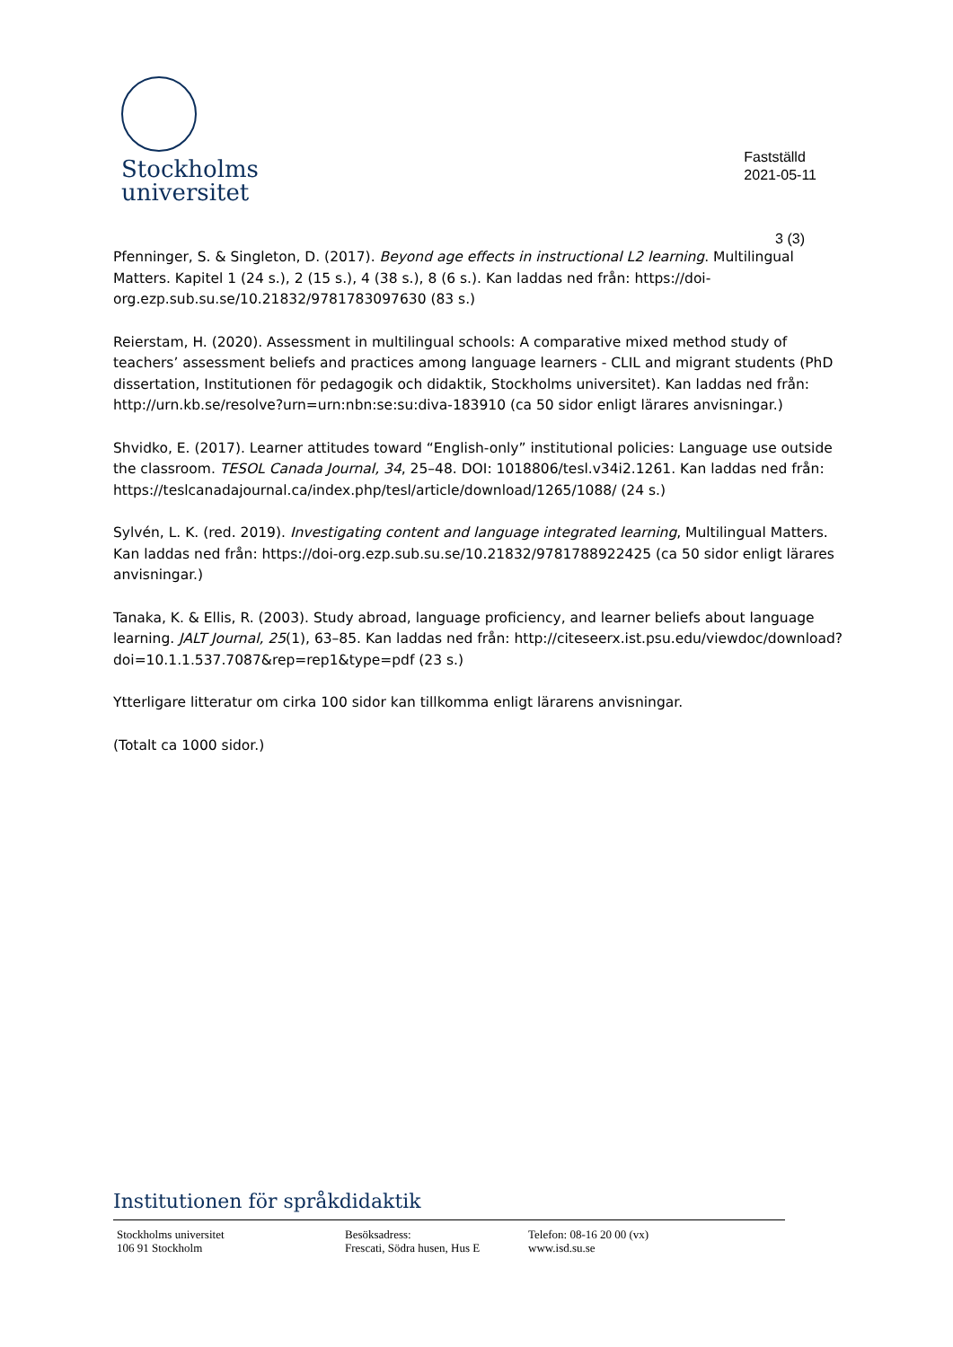Stockholms
universitet
Fastställd
2021-05-11
3 (3)
Pfenninger, S. & Singleton, D. (2017). Beyond age effects in instructional L2 learning. Multilingual Matters. Kapitel 1 (24 s.), 2 (15 s.), 4 (38 s.), 8 (6 s.). Kan laddas ned från: https://doi-org.ezp.sub.su.se/10.21832/9781783097630 (83 s.)
Reierstam, H. (2020). Assessment in multilingual schools: A comparative mixed method study of teachers’ assessment beliefs and practices among language learners - CLIL and migrant students (PhD dissertation, Institutionen för pedagogik och didaktik, Stockholms universitet). Kan laddas ned från: http://urn.kb.se/resolve?urn=urn:nbn:se:su:diva-183910 (ca 50 sidor enligt lärares anvisningar.)
Shvidko, E. (2017). Learner attitudes toward “English-only” institutional policies: Language use outside the classroom. TESOL Canada Journal, 34, 25–48. DOI: 1018806/tesl.v34i2.1261. Kan laddas ned från: https://teslcanadajournal.ca/index.php/tesl/article/download/1265/1088/ (24 s.)
Sylvén, L. K. (red. 2019). Investigating content and language integrated learning, Multilingual Matters. Kan laddas ned från: https://doi-org.ezp.sub.su.se/10.21832/9781788922425 (ca 50 sidor enligt lärares anvisningar.)
Tanaka, K. & Ellis, R. (2003). Study abroad, language proficiency, and learner beliefs about language learning. JALT Journal, 25(1), 63–85. Kan laddas ned från: http://citeseerx.ist.psu.edu/viewdoc/download?doi=10.1.1.537.7087&rep=rep1&type=pdf (23 s.)
Ytterligare litteratur om cirka 100 sidor kan tillkomma enligt lärarens anvisningar.
(Totalt ca 1000 sidor.)
Institutionen för språkdidaktik
Stockholms universitet
106 91 Stockholm
Besöksadress:
Frescati, Södra husen, Hus E
Telefon: 08-16 20 00 (vx)
www.isd.su.se